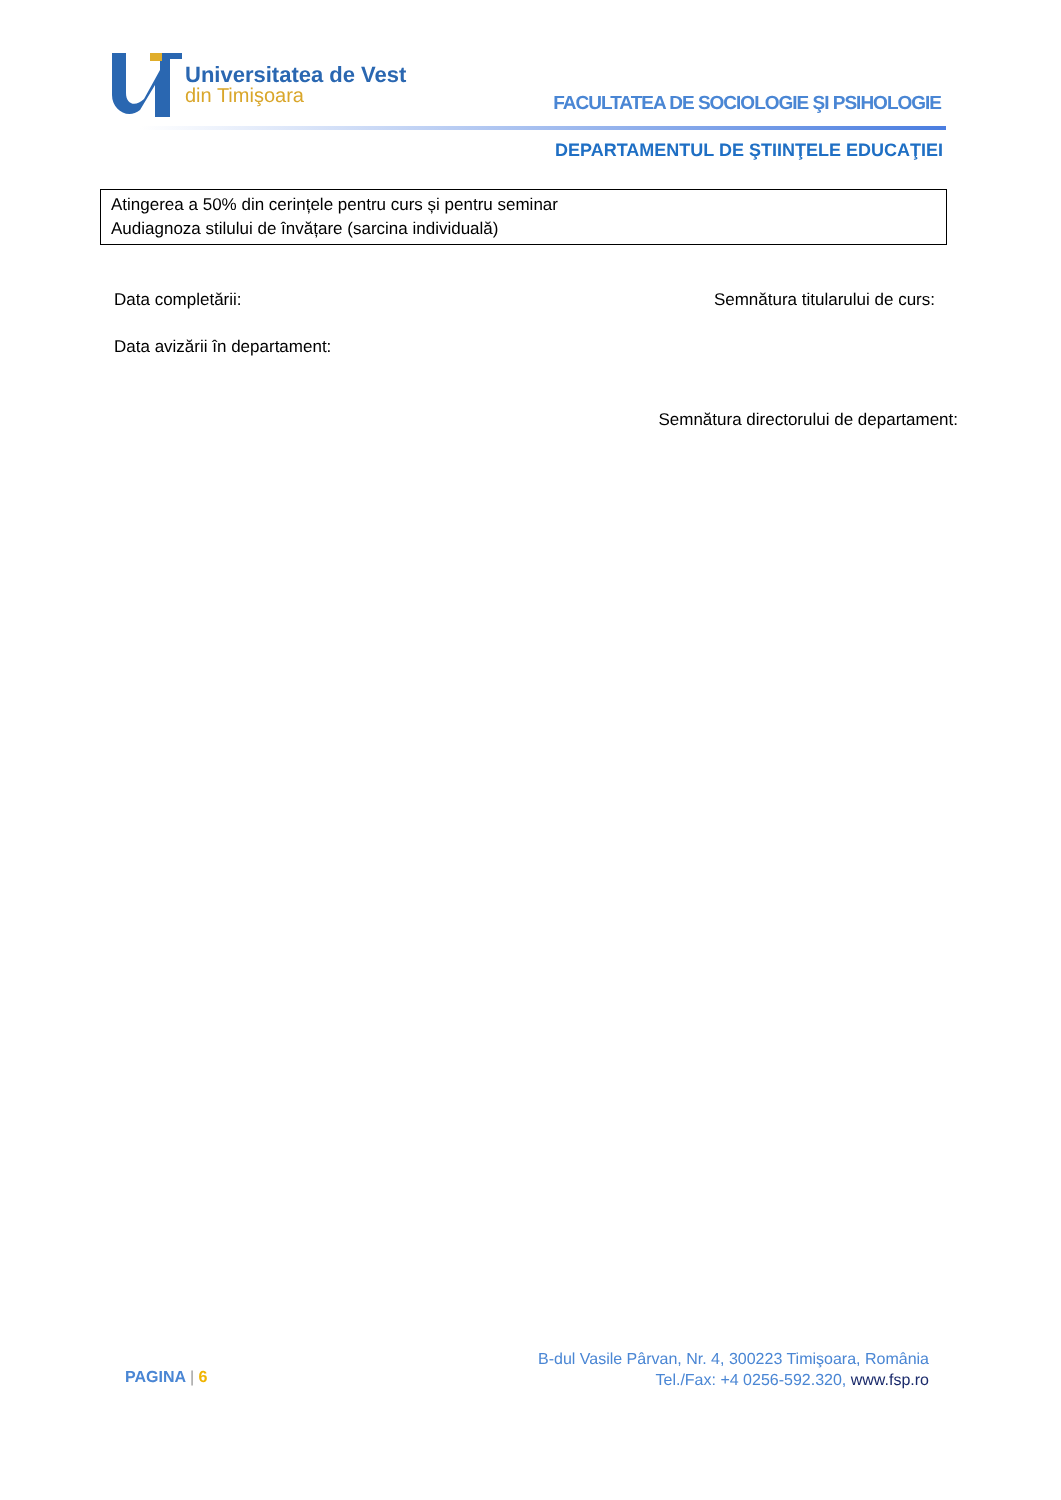Universitatea de Vest
din Timişoara
FACULTATEA DE SOCIOLOGIE ŞI PSIHOLOGIE
DEPARTAMENTUL DE ŞTIINŢELE EDUCAŢIEI
Atingerea a 50% din cerințele pentru curs și pentru seminar
Audiagnoza stilului de învățare (sarcina individuală)
Data completării: Semnătura titularului de curs:
Data avizării în departament:
Semnătura directorului de departament:
PAGINA | 6
B-dul Vasile Pârvan, Nr. 4, 300223 Timişoara, România
Tel./Fax: +4 0256-592.320, www.fsp.ro